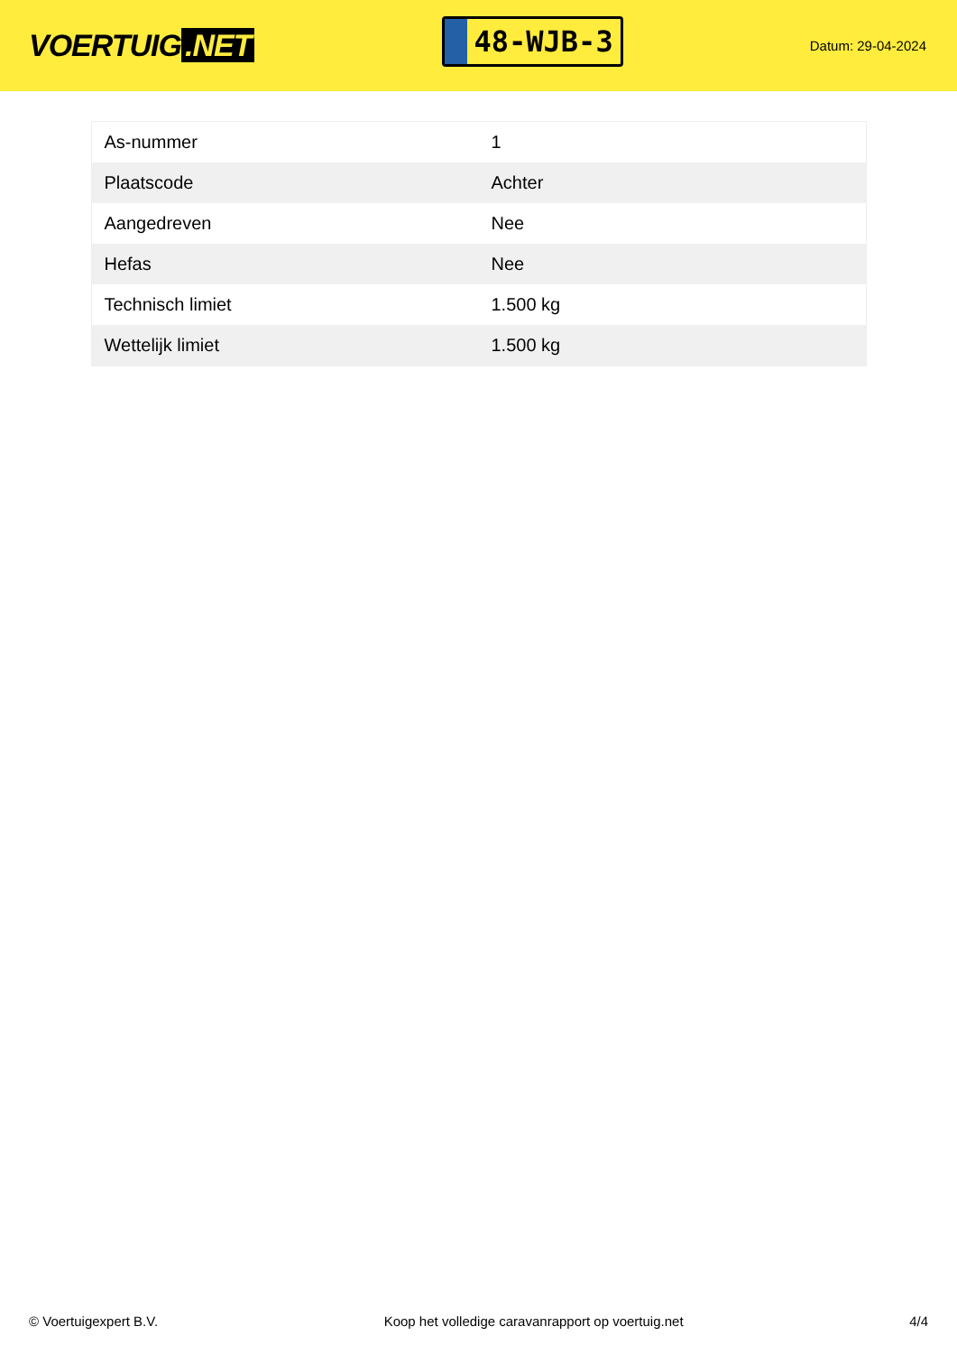VOERTUIG.NET
48-WJB-3
Datum: 29-04-2024
| As-nummer | 1 |
| Plaatscode | Achter |
| Aangedreven | Nee |
| Hefas | Nee |
| Technisch limiet | 1.500 kg |
| Wettelijk limiet | 1.500 kg |
© Voertuigexpert B.V. Koop het volledige caravanrapport op voertuig.net 4/4